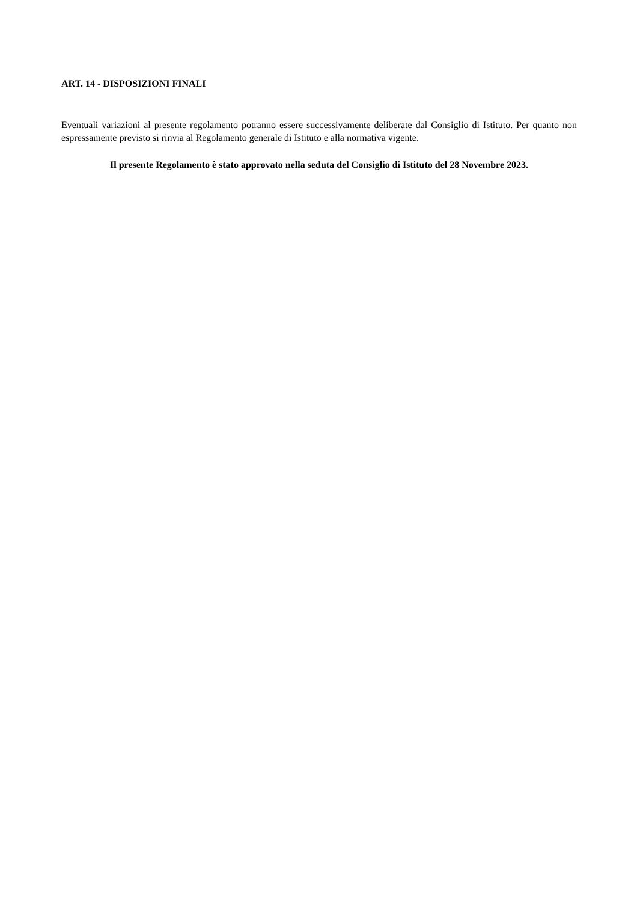ART. 14 - DISPOSIZIONI FINALI
Eventuali variazioni al presente regolamento potranno essere successivamente deliberate dal Consiglio di Istituto. Per quanto non espressamente previsto si rinvia al Regolamento generale di Istituto e alla normativa vigente.
Il presente Regolamento è stato approvato nella seduta del Consiglio di Istituto del 28 Novembre 2023.